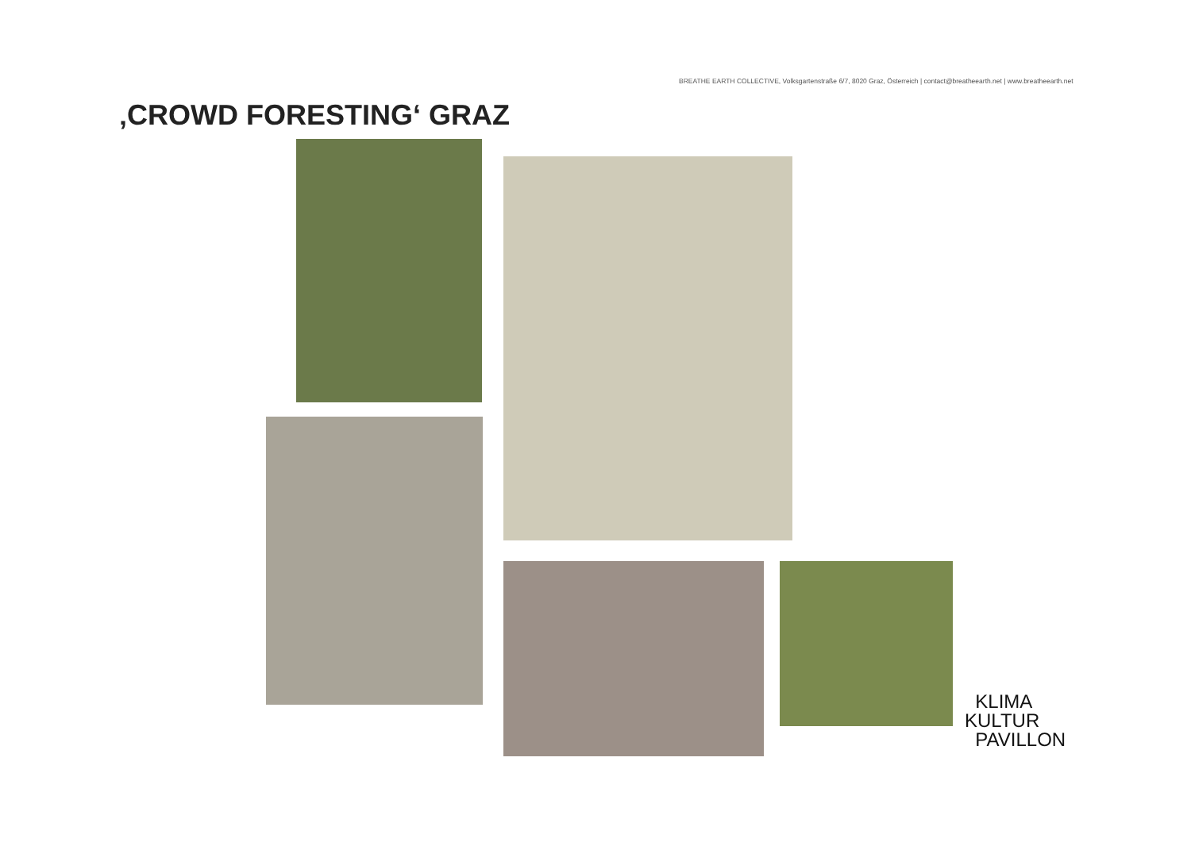BREATHE EARTH COLLECTIVE, Volksgartenstraße 6/7, 8020 Graz, Österreich | contact@breatheearth.net | www.breatheearth.net
‚CROWD FORESTING‘ GRAZ
KLIMA
KULTUR
PAVILLON